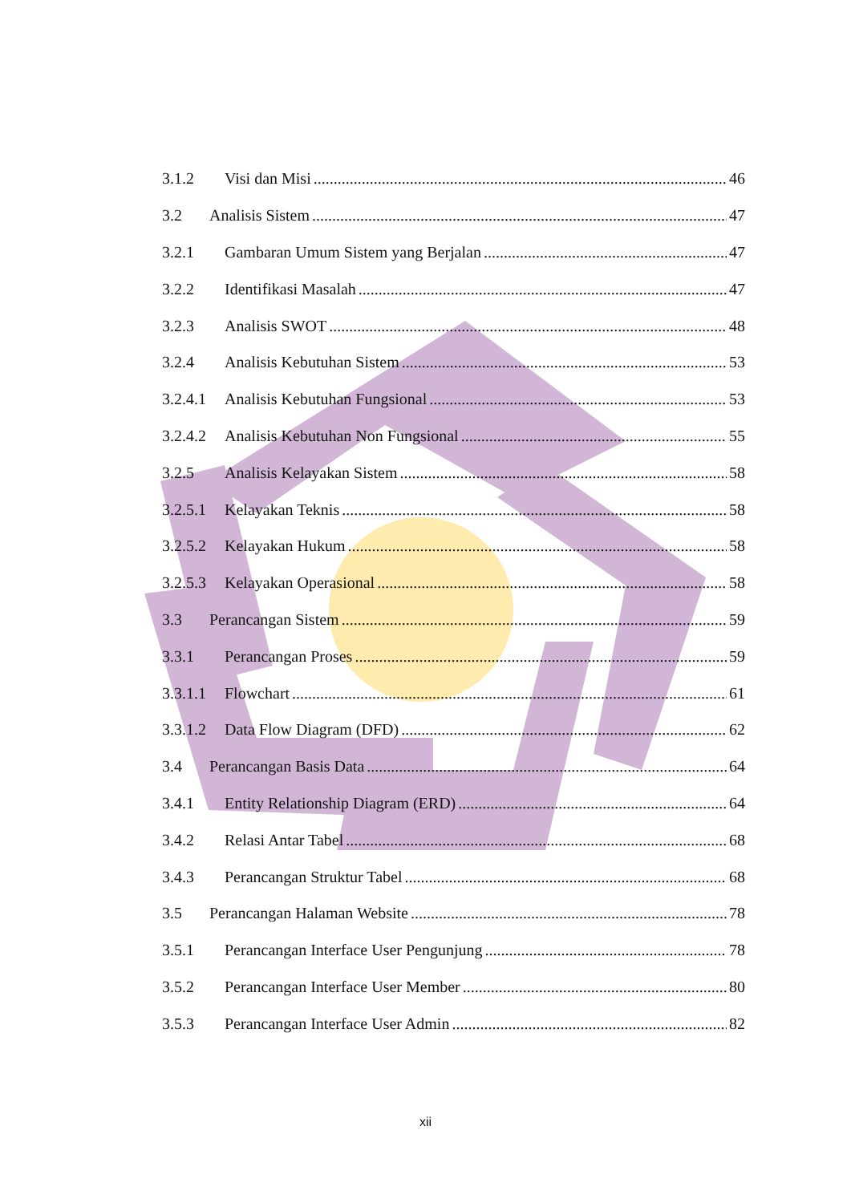3.1.2 Visi dan Misi 46
3.2 Analisis Sistem 47
3.2.1 Gambaran Umum Sistem yang Berjalan 47
3.2.2 Identifikasi Masalah 47
3.2.3 Analisis SWOT 48
3.2.4 Analisis Kebutuhan Sistem 53
3.2.4.1 Analisis Kebutuhan Fungsional 53
3.2.4.2 Analisis Kebutuhan Non Fungsional 55
3.2.5 Analisis Kelayakan Sistem 58
3.2.5.1 Kelayakan Teknis 58
3.2.5.2 Kelayakan Hukum 58
3.2.5.3 Kelayakan Operasional 58
3.3 Perancangan Sistem 59
3.3.1 Perancangan Proses 59
3.3.1.1 Flowchart 61
3.3.1.2 Data Flow Diagram (DFD) 62
3.4 Perancangan Basis Data 64
3.4.1 Entity Relationship Diagram (ERD) 64
3.4.2 Relasi Antar Tabel 68
3.4.3 Perancangan Struktur Tabel 68
3.5 Perancangan Halaman Website 78
3.5.1 Perancangan Interface User Pengunjung 78
3.5.2 Perancangan Interface User Member 80
3.5.3 Perancangan Interface User Admin 82
xii